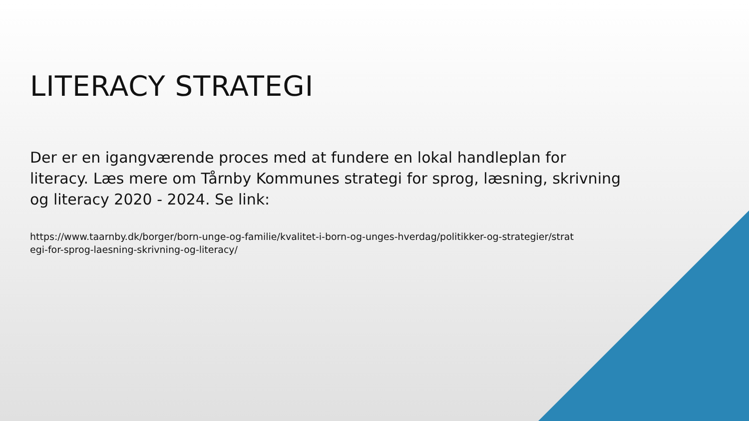LITERACY STRATEGI
Der er en igangværende proces med at fundere en lokal handleplan for literacy. Læs mere om Tårnby Kommunes strategi for sprog, læsning, skrivning og literacy 2020 - 2024. Se link:
https://www.taarnby.dk/borger/born-unge-og-familie/kvalitet-i-born-og-unges-hverdag/politikker-og-strategier/strategi-for-sprog-laesning-skrivning-og-literacy/